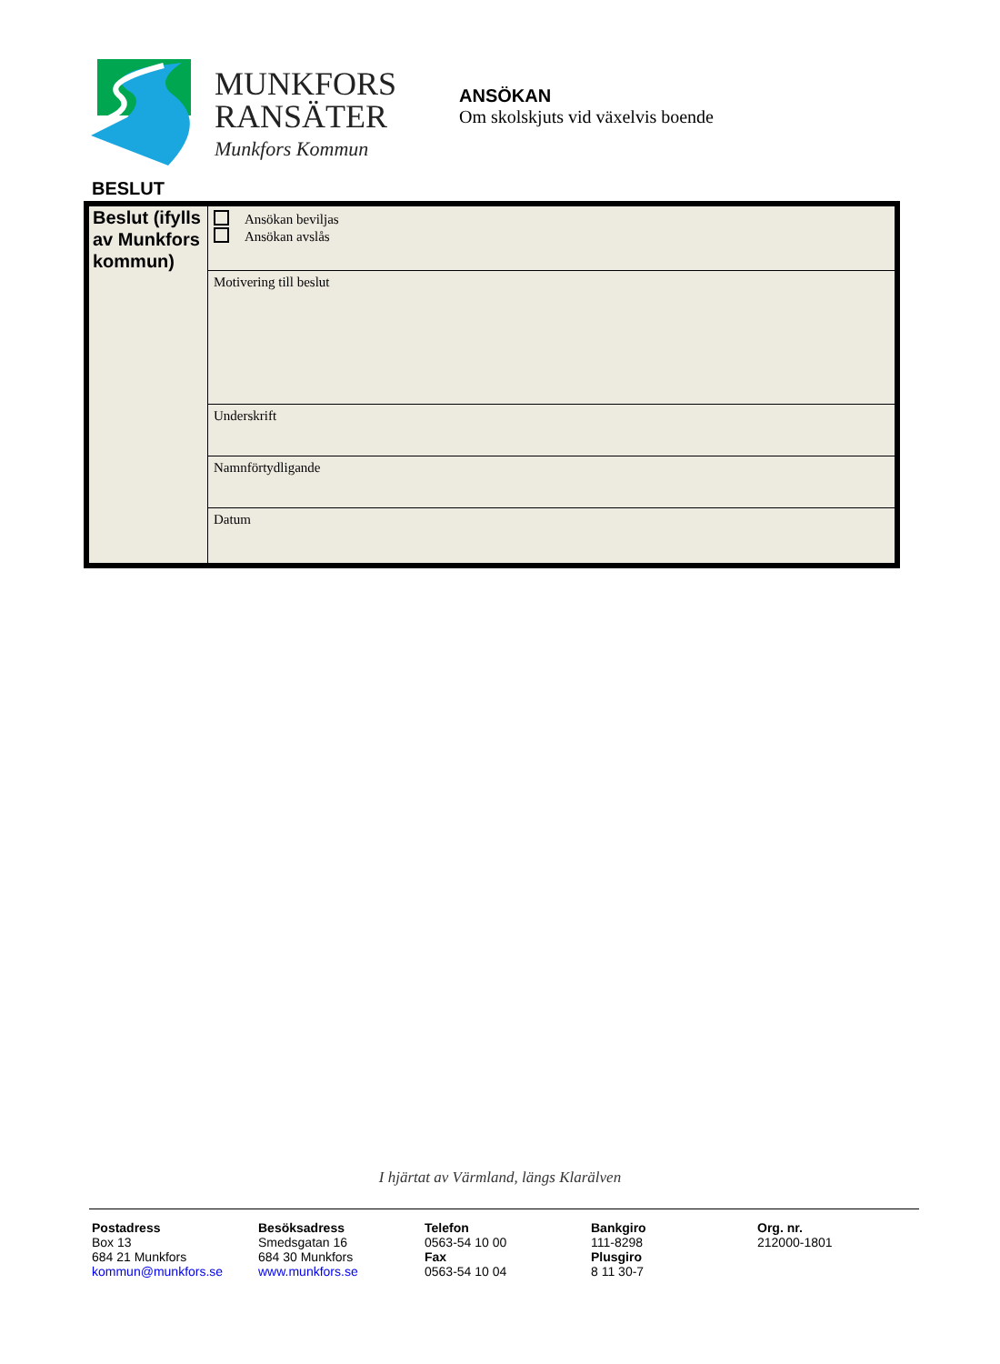MUNKFORS
RANSÄTER
Munkfors Kommun
ANSÖKAN
Om skolskjuts vid växelvis boende
BESLUT
| Beslut (ifylls av Munkfors kommun) | Ansökan beviljas Ansökan avslås |
| | Motivering till beslut |
| | Underskrift |
| | Namnförtydligande |
| | Datum |
I hjärtat av Värmland, längs Klarälven
Postadress
Box 13
684 21 Munkfors
kommun@munkfors.se
Besöksadress
Smedsgatan 16
684 30 Munkfors
www.munkfors.se
Telefon
0563-54 10 00
Fax
0563-54 10 04
Bankgiro
111-8298
Plusgiro
8 11 30-7
Org. nr.
212000-1801